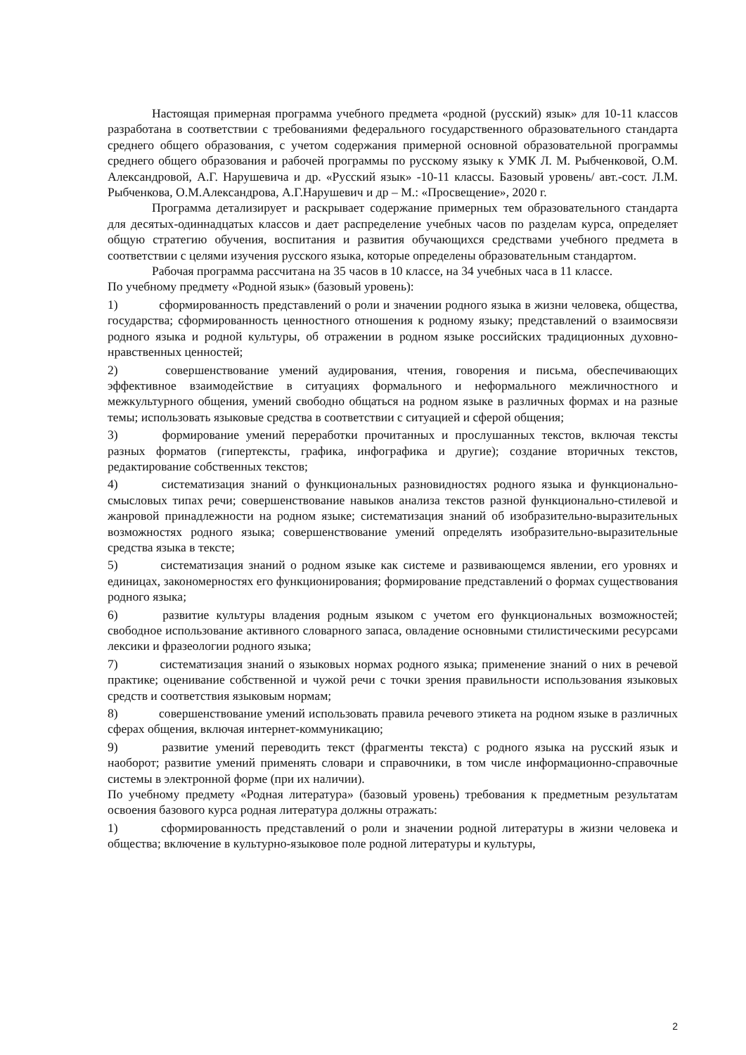Настоящая примерная программа учебного предмета «родной (русский) язык» для 10-11 классов разработана в соответствии с требованиями федерального государственного образовательного стандарта среднего общего образования, с учетом содержания примерной основной образовательной программы среднего общего образования и рабочей программы по русскому языку к УМК Л. М. Рыбченковой, О.М. Александровой, А.Г. Нарушевича и др. «Русский язык» -10-11 классы. Базовый уровень/ авт.-сост. Л.М. Рыбченкова, О.М.Александрова, А.Г.Нарушевич и др – М.: «Просвещение», 2020 г.
Программа детализирует и раскрывает содержание примерных тем образовательного стандарта для десятых-одиннадцатых классов и дает распределение учебных часов по разделам курса, определяет общую стратегию обучения, воспитания и развития обучающихся средствами учебного предмета в соответствии с целями изучения русского языка, которые определены образовательным стандартом.
Рабочая программа рассчитана на 35 часов в 10 классе, на 34 учебных часа в 11 классе.
По учебному предмету «Родной язык» (базовый уровень):
1) сформированность представлений о роли и значении родного языка в жизни человека, общества, государства; сформированность ценностного отношения к родному языку; представлений о взаимосвязи родного языка и родной культуры, об отражении в родном языке российских традиционных духовно-нравственных ценностей;
2) совершенствование умений аудирования, чтения, говорения и письма, обеспечивающих эффективное взаимодействие в ситуациях формального и неформального межличностного и межкультурного общения, умений свободно общаться на родном языке в различных формах и на разные темы; использовать языковые средства в соответствии с ситуацией и сферой общения;
3) формирование умений переработки прочитанных и прослушанных текстов, включая тексты разных форматов (гипертексты, графика, инфографика и другие); создание вторичных текстов, редактирование собственных текстов;
4) систематизация знаний о функциональных разновидностях родного языка и функционально-смысловых типах речи; совершенствование навыков анализа текстов разной функционально-стилевой и жанровой принадлежности на родном языке; систематизация знаний об изобразительно-выразительных возможностях родного языка; совершенствование умений определять изобразительно-выразительные средства языка в тексте;
5) систематизация знаний о родном языке как системе и развивающемся явлении, его уровнях и единицах, закономерностях его функционирования; формирование представлений о формах существования родного языка;
6) развитие культуры владения родным языком с учетом его функциональных возможностей; свободное использование активного словарного запаса, овладение основными стилистическими ресурсами лексики и фразеологии родного языка;
7) систематизация знаний о языковых нормах родного языка; применение знаний о них в речевой практике; оценивание собственной и чужой речи с точки зрения правильности использования языковых средств и соответствия языковым нормам;
8) совершенствование умений использовать правила речевого этикета на родном языке в различных сферах общения, включая интернет-коммуникацию;
9) развитие умений переводить текст (фрагменты текста) с родного языка на русский язык и наоборот; развитие умений применять словари и справочники, в том числе информационно-справочные системы в электронной форме (при их наличии).
По учебному предмету «Родная литература» (базовый уровень) требования к предметным результатам освоения базового курса родная литература должны отражать:
1) сформированность представлений о роли и значении родной литературы в жизни человека и общества; включение в культурно-языковое поле родной литературы и культуры,
2